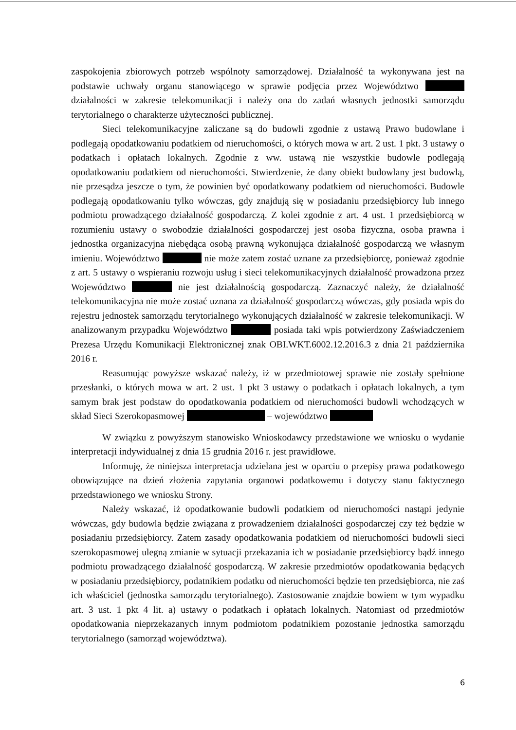zaspokojenia zbiorowych potrzeb wspólnoty samorządowej. Działalność ta wykonywana jest na podstawie uchwały organu stanowiącego w sprawie podjęcia przez Województwo działalności w zakresie telekomunikacji i należy ona do zadań własnych jednostki samorządu terytorialnego o charakterze użyteczności publicznej.
Sieci telekomunikacyjne zaliczane są do budowli zgodnie z ustawą Prawo budowlane i podlegają opodatkowaniu podatkiem od nieruchomości, o których mowa w art. 2 ust. 1 pkt. 3 ustawy o podatkach i opłatach lokalnych. Zgodnie z ww. ustawą nie wszystkie budowle podlegają opodatkowaniu podatkiem od nieruchomości. Stwierdzenie, że dany obiekt budowlany jest budowlą, nie przesądza jeszcze o tym, że powinien być opodatkowany podatkiem od nieruchomości. Budowle podlegają opodatkowaniu tylko wówczas, gdy znajdują się w posiadaniu przedsiębiorcy lub innego podmiotu prowadzącego działalność gospodarczą. Z kolei zgodnie z art. 4 ust. 1 przedsiębiorcą w rozumieniu ustawy o swobodzie działalności gospodarczej jest osoba fizyczna, osoba prawna i jednostka organizacyjna niebędąca osobą prawną wykonująca działalność gospodarczą we własnym imieniu. Województwo nie może zatem zostać uznane za przedsiębiorcę, ponieważ zgodnie z art. 5 ustawy o wspieraniu rozwoju usług i sieci telekomunikacyjnych działalność prowadzona przez Województwo nie jest działalnością gospodarczą. Zaznaczyć należy, że działalność telekomunikacyjna nie może zostać uznana za działalność gospodarczą wówczas, gdy posiada wpis do rejestru jednostek samorządu terytorialnego wykonujących działalność w zakresie telekomunikacji. W analizowanym przypadku Województwo posiada taki wpis potwierdzony Zaświadczeniem Prezesa Urzędu Komunikacji Elektronicznej znak OBI.WKT.6002.12.2016.3 z dnia 21 października 2016 r.
Reasumując powyższe wskazać należy, iż w przedmiotowej sprawie nie zostały spełnione przesłanki, o których mowa w art. 2 ust. 1 pkt 3 ustawy o podatkach i opłatach lokalnych, a tym samym brak jest podstaw do opodatkowania podatkiem od nieruchomości budowli wchodzących w skład Sieci Szerokopasmowej – województwo
W związku z powyższym stanowisko Wnioskodawcy przedstawione we wniosku o wydanie interpretacji indywidualnej z dnia 15 grudnia 2016 r. jest prawidłowe.
Informuję, że niniejsza interpretacja udzielana jest w oparciu o przepisy prawa podatkowego obowiązujące na dzień złożenia zapytania organowi podatkowemu i dotyczy stanu faktycznego przedstawionego we wniosku Strony.
Należy wskazać, iż opodatkowanie budowli podatkiem od nieruchomości nastąpi jedynie wówczas, gdy budowla będzie związana z prowadzeniem działalności gospodarczej czy też będzie w posiadaniu przedsiębiorcy. Zatem zasady opodatkowania podatkiem od nieruchomości budowli sieci szerokopasmowej ulegną zmianie w sytuacji przekazania ich w posiadanie przedsiębiorcy bądź innego podmiotu prowadzącego działalność gospodarczą. W zakresie przedmiotów opodatkowania będących w posiadaniu przedsiębiorcy, podatnikiem podatku od nieruchomości będzie ten przedsiębiorca, nie zaś ich właściciel (jednostka samorządu terytorialnego). Zastosowanie znajdzie bowiem w tym wypadku art. 3 ust. 1 pkt 4 lit. a) ustawy o podatkach i opłatach lokalnych. Natomiast od przedmiotów opodatkowania nieprzekazanych innym podmiotom podatnikiem pozostanie jednostka samorządu terytorialnego (samorząd województwa).
6